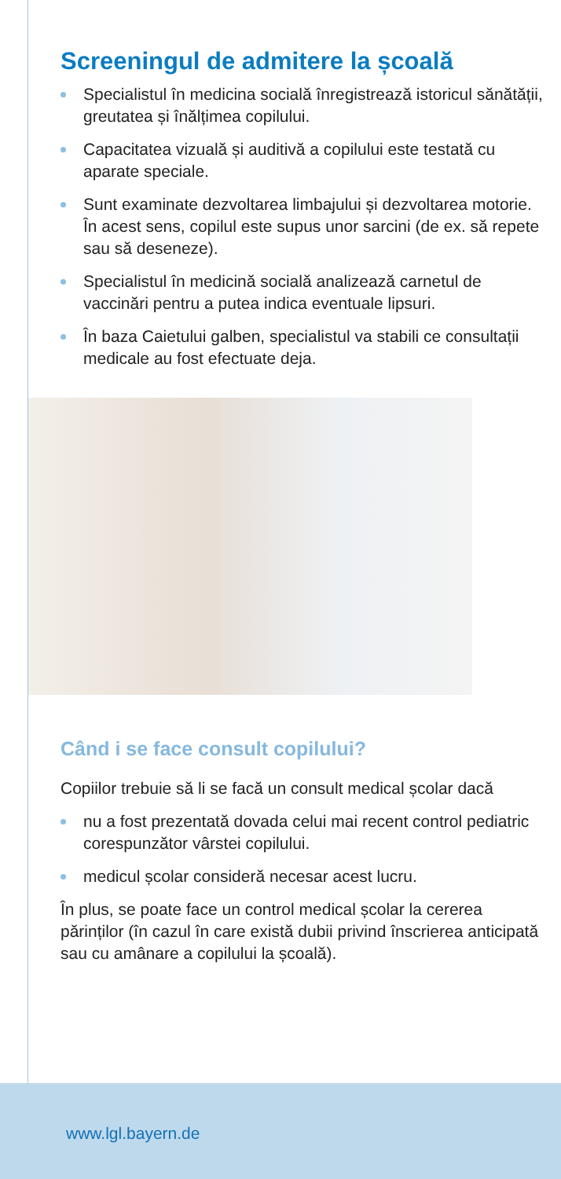Screeningul de admitere la școală
Specialistul în medicina socială înregistrează istoricul sănătății, greutatea și înălțimea copilului.
Capacitatea vizuală și auditivă a copilului este testată cu aparate speciale.
Sunt examinate dezvoltarea limbajului și dezvoltarea motorie. În acest sens, copilul este supus unor sarcini (de ex. să repete sau să deseneze).
Specialistul în medicină socială analizează carnetul de vaccinări pentru a putea indica eventuale lipsuri.
În baza Caietului galben, specialistul va stabili ce consultații medicale au fost efectuate deja.
Când i se face consult copilului?
Copiilor trebuie să li se facă un consult medical școlar dacă
nu a fost prezentată dovada celui mai recent control pediatric corespunzător vârstei copilului.
medicul școlar consideră necesar acest lucru.
În plus, se poate face un control medical școlar la cererea părinților (în cazul în care există dubii privind înscrierea anticipată sau cu amânare a copilului la școală).
www.lgl.bayern.de